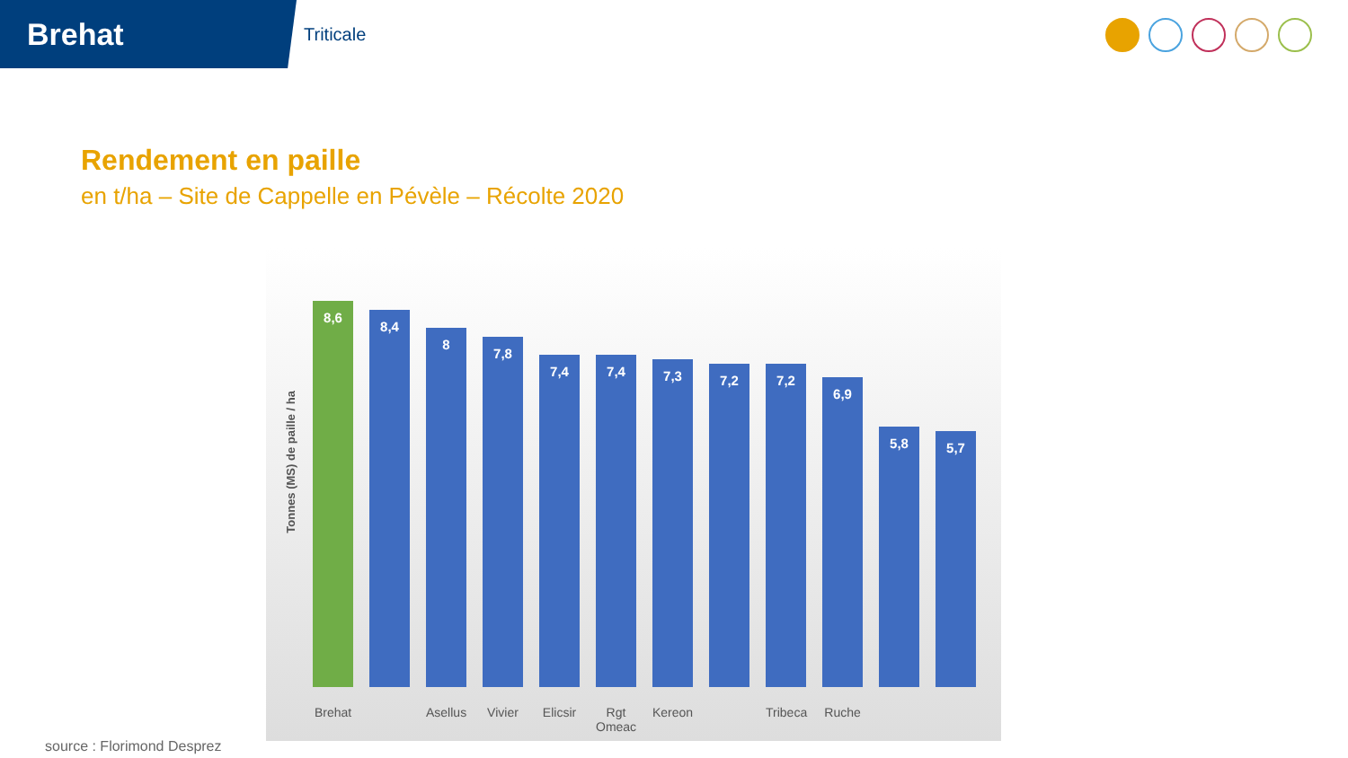Brehat
Triticale
Rendement en paille
en t/ha – Site de Cappelle en Pévèle – Récolte 2020
Tonnes (MS) de paille / ha
8,6
8,4
8
7,8
7,4
7,4
7,3
7,2
7,2
6,9
5,8
5,7
Brehat Asellus Vivier Elicsir Rgt Omeac Kereon Tribeca Ruche
source : Florimond Desprez